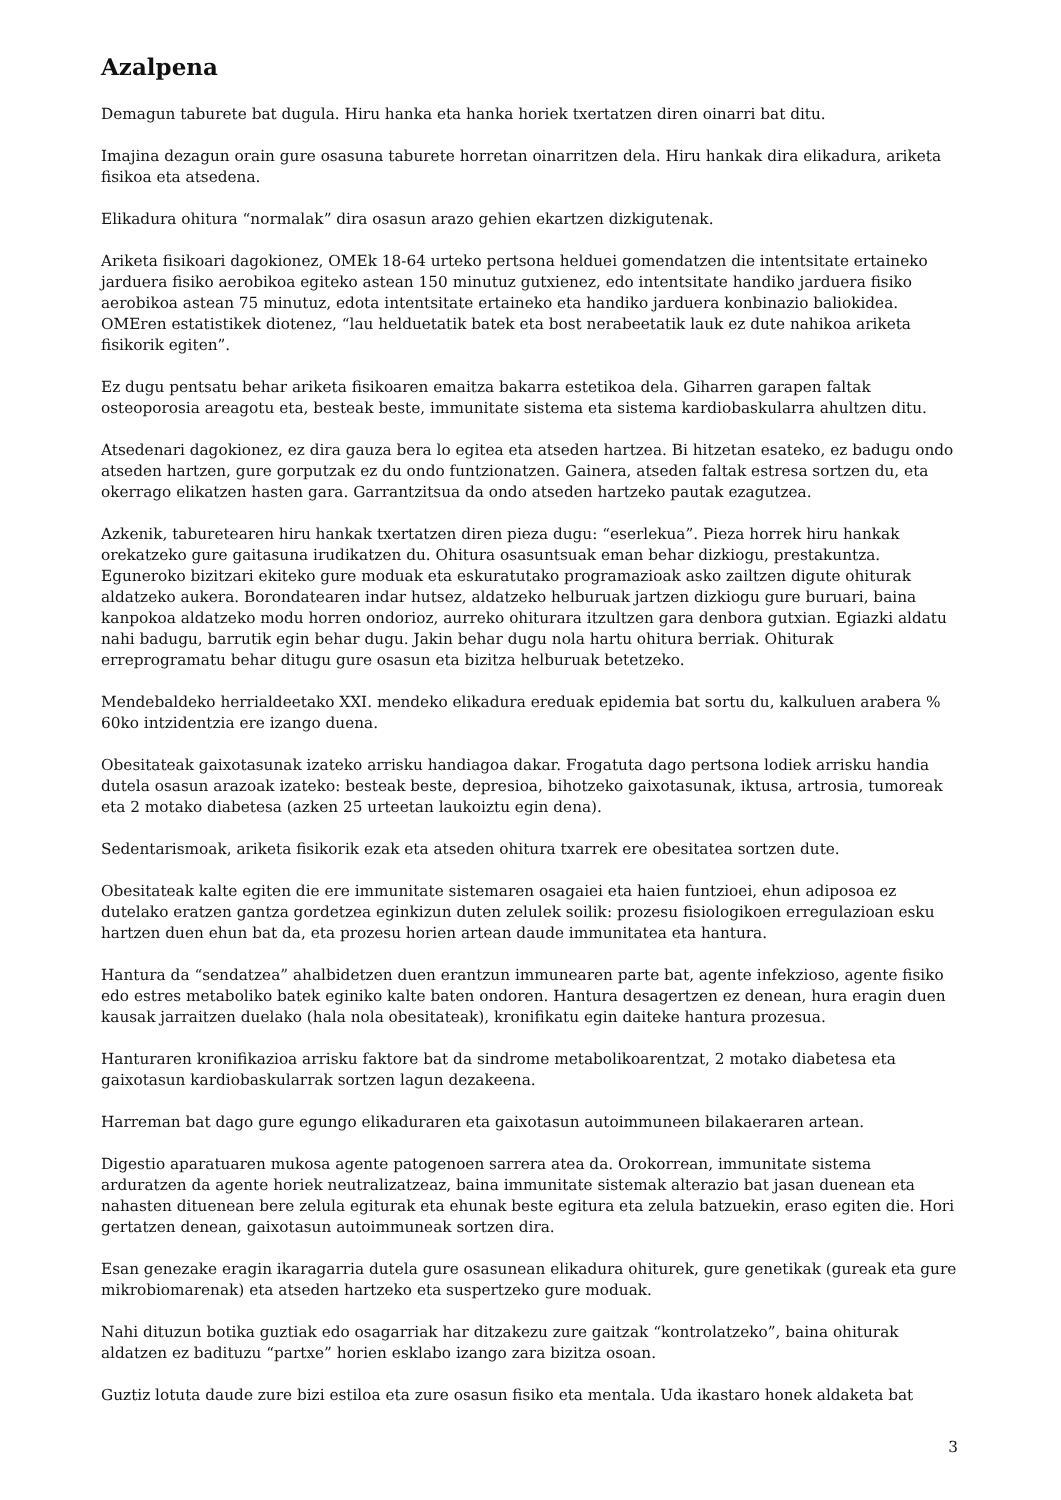Azalpena
Demagun taburete bat dugula. Hiru hanka eta hanka horiek txertatzen diren oinarri bat ditu.
Imajina dezagun orain gure osasuna taburete horretan oinarritzen dela. Hiru hankak dira elikadura, ariketa fisikoa eta atsedena.
Elikadura ohitura “normalak” dira osasun arazo gehien ekartzen dizkigutenak.
Ariketa fisikoari dagokionez, OMEk 18-64 urteko pertsona helduei gomendatzen die intentsitate ertaineko jarduera fisiko aerobikoa egiteko astean 150 minutuz gutxienez, edo intentsitate handiko jarduera fisiko aerobikoa astean 75 minutuz, edota intentsitate ertaineko eta handiko jarduera konbinazio baliokidea. OMEren estatistikek diotenez, “lau helduetatik batek eta bost nerabeetatik lauk ez dute nahikoa ariketa fisikorik egiten”.
Ez dugu pentsatu behar ariketa fisikoaren emaitza bakarra estetikoa dela. Giharren garapen faltak osteoporosia areagotu eta, besteak beste, immunitate sistema eta sistema kardiobaskularra ahultzen ditu.
Atsedenari dagokionez, ez dira gauza bera lo egitea eta atseden hartzea. Bi hitzetan esateko, ez badugu ondo atseden hartzen, gure gorputzak ez du ondo funtzionatzen. Gainera, atseden faltak estresa sortzen du, eta okerrago elikatzen hasten gara. Garrantzitsua da ondo atseden hartzeko pautak ezagutzea.
Azkenik, taburetearen hiru hankak txertatzen diren pieza dugu: “eserlekua”. Pieza horrek hiru hankak orekatzeko gure gaitasuna irudikatzen du. Ohitura osasuntsuak eman behar dizkiogu, prestakuntza. Eguneroko bizitzari ekiteko gure moduak eta eskuratutako programazioak asko zailtzen digute ohiturak aldatzeko aukera. Borondatearen indar hutsez, aldatzeko helburuak jartzen dizkiogu gure buruari, baina kanpokoa aldatzeko modu horren ondorioz, aurreko ohiturara itzultzen gara denbora gutxian. Egiazki aldatu nahi badugu, barrutik egin behar dugu. Jakin behar dugu nola hartu ohitura berriak. Ohiturak erreprogramatu behar ditugu gure osasun eta bizitza helburuak betetzeko.
Mendebaldeko herrialdeetako XXI. mendeko elikadura ereduak epidemia bat sortu du, kalkuluen arabera % 60ko intzidentzia ere izango duena.
Obesitateak gaixotasunak izateko arrisku handiagoa dakar. Frogatuta dago pertsona lodiek arrisku handia dutela osasun arazoak izateko: besteak beste, depresioa, bihotzeko gaixotasunak, iktusa, artrosia, tumoreak eta 2 motako diabetesa (azken 25 urteetan laukoiztu egin dena).
Sedentarismoak, ariketa fisikorik ezak eta atseden ohitura txarrek ere obesitatea sortzen dute.
Obesitateak kalte egiten die ere immunitate sistemaren osagaiei eta haien funtzioei, ehun adiposoa ez dutelako eratzen gantza gordetzea eginkizun duten zelulek soilik: prozesu fisiologikoen erregulazioan esku hartzen duen ehun bat da, eta prozesu horien artean daude immunitatea eta hantura.
Hantura da “sendatzea” ahalbidetzen duen erantzun immunearen parte bat, agente infekzioso, agente fisiko edo estres metaboliko batek eginiko kalte baten ondoren. Hantura desagertzen ez denean, hura eragin duen kausak jarraitzen duelako (hala nola obesitateak), kronifikatu egin daiteke hantura prozesua.
Hanturaren kronifikazioa arrisku faktore bat da sindrome metabolikoarentzat, 2 motako diabetesa eta gaixotasun kardiobaskularrak sortzen lagun dezakeena.
Harreman bat dago gure egungo elikaduraren eta gaixotasun autoimmuneen bilakaeraren artean.
Digestio aparatuaren mukosa agente patogenoen sarrera atea da. Orokorrean, immunitate sistema arduratzen da agente horiek neutralizatzeaz, baina immunitate sistemak alterazio bat jasan duenean eta nahasten dituenean bere zelula egiturak eta ehunak beste egitura eta zelula batzuekin, eraso egiten die. Hori gertatzen denean, gaixotasun autoimmuneak sortzen dira.
Esan genezake eragin ikaragarria dutela gure osasunean elikadura ohiturek, gure genetikak (gureak eta gure mikrobiomarenak) eta atseden hartzeko eta suspertzeko gure moduak.
Nahi dituzun botika guztiak edo osagarriak har ditzakezu zure gaitzak “kontrolatzeko”, baina ohiturak aldatzen ez badituzu “partxe” horien esklabo izango zara bizitza osoan.
Guztiz lotuta daude zure bizi estiloa eta zure osasun fisiko eta mentala. Uda ikastaro honek aldaketa bat
3